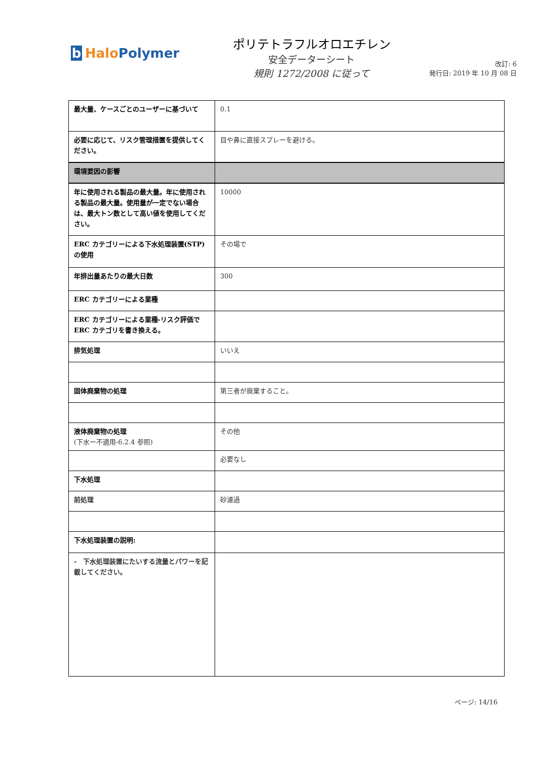b Halo Polymer
ポリテトラフルオロエチレン
安全データーシート
規則 1272/2008 に従って
改訂: 6
発行日: 2019 年 10 月 08 日
| 最大量、ケースごとのユーザーに基づいて | 0.1 |
| 必要に応じて、リスク管理措置を提供してください。 | 目や鼻に直接スプレーを避ける。 |
| 環境要因の影響 | |
| 年に使用される製品の最大量。年に使用される製品の最大量。使用量が一定でない場合は、最大トン数として高い値を使用してください。 | 10000 |
| ERC カテゴリーによる下水処理装置(STP)の使用 | その場で |
| 年排出量あたりの最大日数 | 300 |
| ERC カテゴリーによる業種 | |
| ERC カテゴリーによる業種-リスク評価で ERC カテゴリを書き換える。 | |
| 排気処理 | いいえ |
| 固体廃棄物の処理 | 第三者が廃棄すること。 |
| 液体廃棄物の処理 (下水ー不適用-6.2.4 参照) | その他 |
| | 必要なし |
| 下水処理 | |
| 前処理 | 砂濾過 |
| 下水処理装置の説明: | |
| - 下水処理装置にたいする流量とパワーを記載してください。 | |
ページ: 14/16